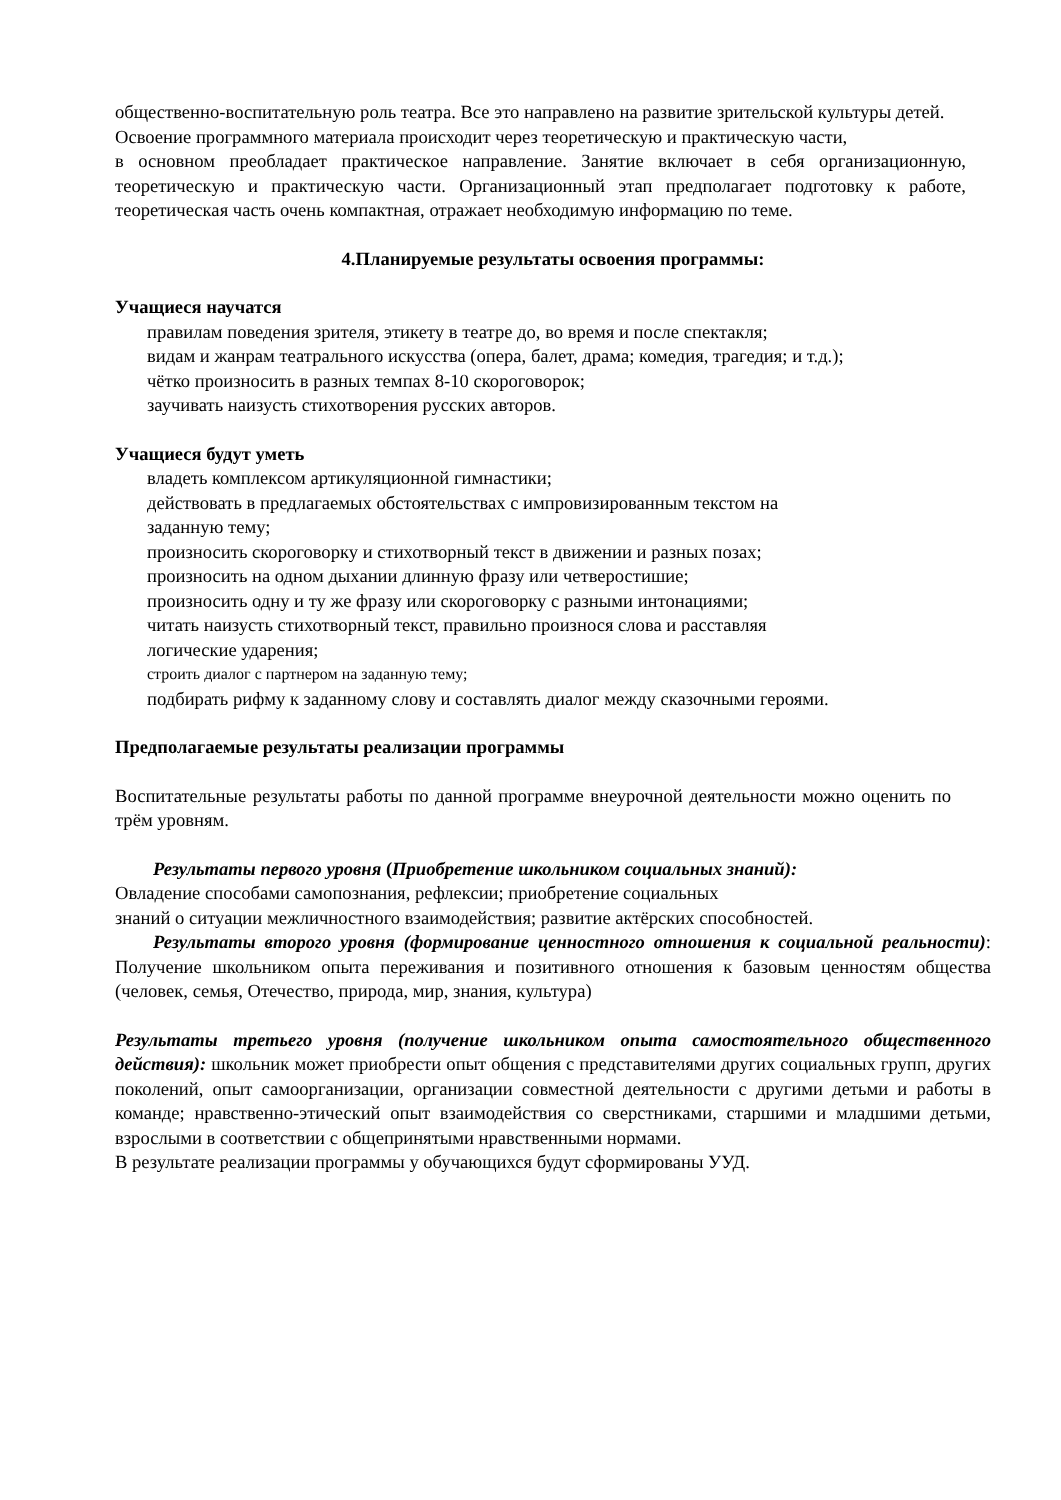общественно-воспитательную роль театра. Все это направлено на развитие зрительской культуры детей.
Освоение программного материала происходит через теоретическую и практическую части,
в основном преобладает практическое направление. Занятие включает в себя организационную, теоретическую и практическую части. Организационный этап предполагает подготовку к работе, теоретическая часть очень компактная, отражает необходимую информацию по теме.
4.Планируемые результаты освоения программы:
Учащиеся научатся
правилам поведения зрителя, этикету в театре до, во время и после спектакля;
видам и жанрам театрального искусства (опера, балет, драма; комедия, трагедия; и т.д.);
чётко произносить в разных темпах 8-10 скороговорок;
заучивать наизусть стихотворения русских авторов.
Учащиеся будут уметь
владеть комплексом артикуляционной гимнастики;
действовать в предлагаемых обстоятельствах с импровизированным текстом на
заданную тему;
произносить скороговорку и стихотворный текст в движении и разных позах;
произносить на одном дыхании длинную фразу или четверостишие;
произносить одну и ту же фразу или скороговорку с разными интонациями;
читать наизусть стихотворный текст, правильно произнося слова и расставляя
логические ударения;
строить диалог с партнером на заданную тему;
подбирать рифму к заданному слову и составлять диалог между сказочными героями.
Предполагаемые результаты реализации программы
Воспитательные результаты работы по данной программе внеурочной деятельности можно оценить по трём уровням.
Результаты первого уровня (Приобретение школьником социальных знаний):
Овладение способами самопознания, рефлексии; приобретение социальных
знаний о ситуации межличностного взаимодействия; развитие актёрских способностей.
Результаты второго уровня (формирование ценностного отношения к социальной реальности): Получение школьником опыта переживания и позитивного отношения к базовым ценностям общества (человек, семья, Отечество, природа, мир, знания, культура)
Результаты третьего уровня (получение школьником опыта самостоятельного общественного действия): школьник может приобрести опыт общения с представителями других социальных групп, других поколений, опыт самоорганизации, организации совместной деятельности с другими детьми и работы в команде; нравственно-этический опыт взаимодействия со сверстниками, старшими и младшими детьми, взрослыми в соответствии с общепринятыми нравственными нормами.
В результате реализации программы у обучающихся будут сформированы УУД.